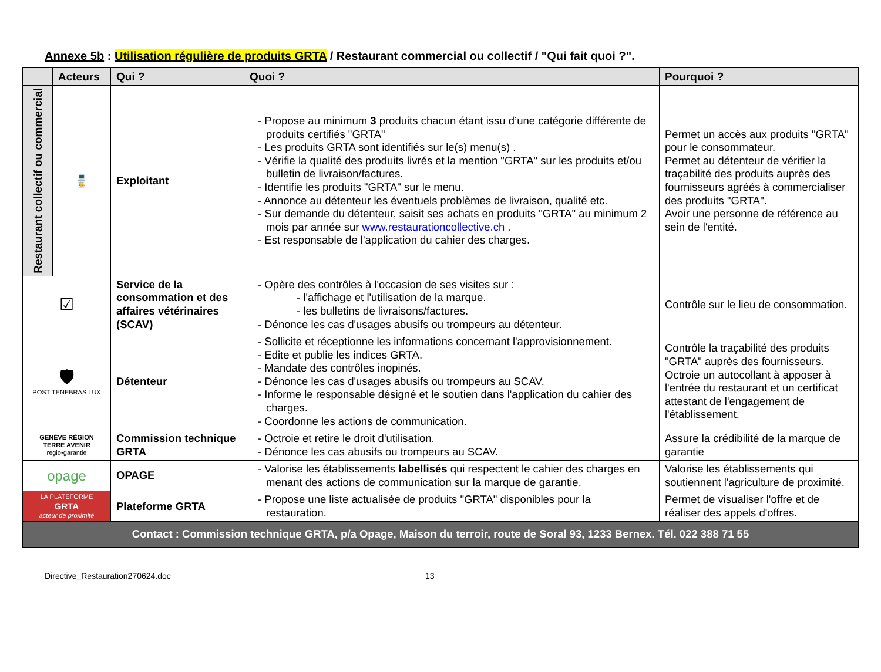Annexe 5b : Utilisation régulière de produits GRTA / Restaurant commercial ou collectif / "Qui fait quoi ?".
| | Acteurs | Qui ? | Quoi ? | Pourquoi ? |
| --- | --- | --- | --- | --- |
| Restaurant collectif ou commercial | 💻 🧑‍🍳 | Exploitant | - Propose au minimum 3 produits chacun étant issu d’une catégorie différente de produits certifiés "GRTA" - Les produits GRTA sont identifiés sur le(s) menu(s) . - Vérifie la qualité des produits livrés et la mention "GRTA" sur les produits et/ou bulletin de livraison/factures. - Identifie les produits "GRTA" sur le menu. - Annonce au détenteur les éventuels problèmes de livraison, qualité etc. - Sur demande du détenteur , saisit ses achats en produits "GRTA" au minimum 2 mois par année sur www.restaurationcollective.ch . - Est responsable de l'application du cahier des charges. | Permet un accès aux produits "GRTA" pour le consommateur. Permet au détenteur de vérifier la traçabilité des produits auprès des fournisseurs agréés à commercialiser des produits "GRTA". Avoir une personne de référence au sein de l'entité. |
| ☑ | | Service de la consommation et des affaires vétérinaires (SCAV) | - Opère des contrôles à l'occasion de ses visites sur : - l'affichage et l'utilisation de la marque. - les bulletins de livraisons/factures. - Dénonce les cas d'usages abusifs ou trompeurs au détenteur. | Contrôle sur le lieu de consommation. |
| 🛡 POST TENEBRAS LUX | | Détenteur | - Sollicite et réceptionne les informations concernant l'approvisionnement. - Edite et publie les indices GRTA. - Mandate des contrôles inopinés. - Dénonce les cas d'usages abusifs ou trompeurs au SCAV. - Informe le responsable désigné et le soutien dans l'application du cahier des charges. - Coordonne les actions de communication. | Contrôle la traçabilité des produits "GRTA" auprès des fournisseurs. Octroie un autocollant à apposer à l'entrée du restaurant et un certificat attestant de l'engagement de l'établissement. |
| GENÈVE RÉGION TERRE AVENIR regio•garantie | | Commission technique GRTA | - Octroie et retire le droit d'utilisation. - Dénonce les cas abusifs ou trompeurs au SCAV. | Assure la crédibilité de la marque de garantie |
| opage | | OPAGE | - Valorise les établissements labellisés qui respectent le cahier des charges en menant des actions de communication sur la marque de garantie. | Valorise les établissements qui soutiennent l'agriculture de proximité. |
| LA PLATEFORME GRTA acteur de proximité | | Plateforme GRTA | - Propose une liste actualisée de produits "GRTA" disponibles pour la restauration. | Permet de visualiser l'offre et de réaliser des appels d'offres. |
| Contact : Commission technique GRTA, p/a Opage, Maison du terroir, route de Soral 93, 1233 Bernex. Tél. 022 388 71 55 | | | | |
Directive_Restauration270624.doc 13